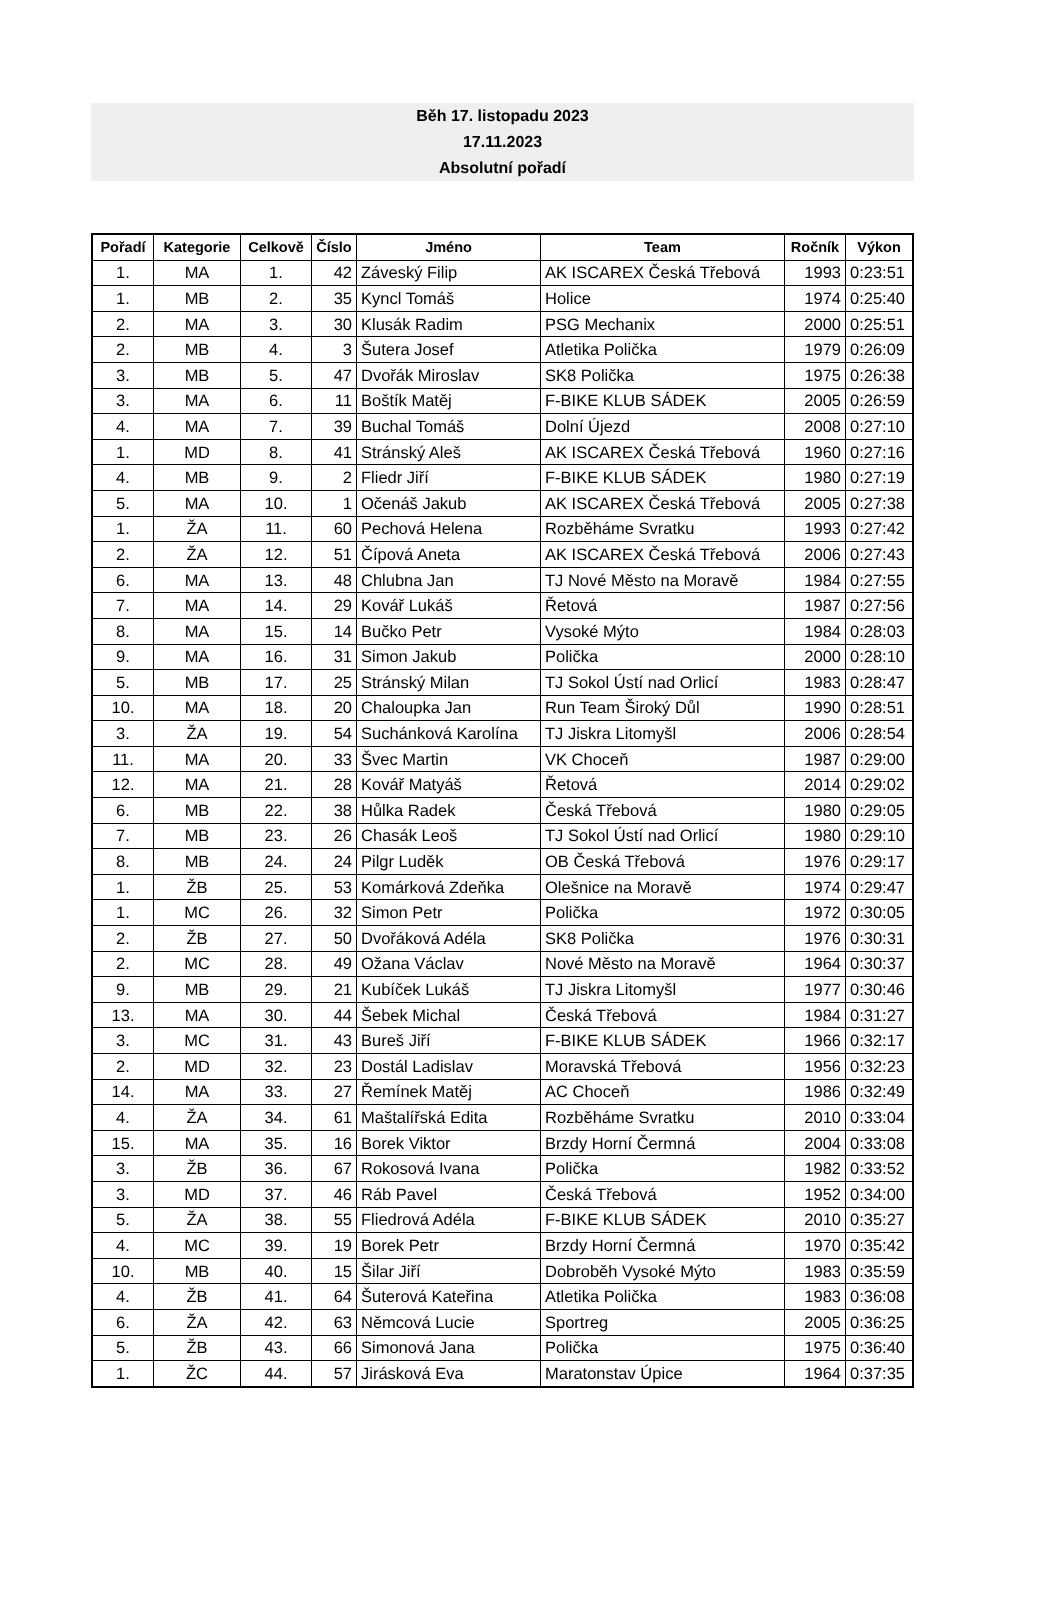Běh 17. listopadu 2023
17.11.2023
Absolutní pořadí
| Pořadí | Kategorie | Celkově | Číslo | Jméno | Team | Ročník | Výkon |
| --- | --- | --- | --- | --- | --- | --- | --- |
| 1. | MA | 1. | 42 | Záveský Filip | AK ISCAREX Česká Třebová | 1993 | 0:23:51 |
| 1. | MB | 2. | 35 | Kyncl Tomáš | Holice | 1974 | 0:25:40 |
| 2. | MA | 3. | 30 | Klusák Radim | PSG Mechanix | 2000 | 0:25:51 |
| 2. | MB | 4. | 3 | Šutera Josef | Atletika Polička | 1979 | 0:26:09 |
| 3. | MB | 5. | 47 | Dvořák Miroslav | SK8 Polička | 1975 | 0:26:38 |
| 3. | MA | 6. | 11 | Boštík Matěj | F-BIKE KLUB SÁDEK | 2005 | 0:26:59 |
| 4. | MA | 7. | 39 | Buchal Tomáš | Dolní Újezd | 2008 | 0:27:10 |
| 1. | MD | 8. | 41 | Stránský Aleš | AK ISCAREX Česká Třebová | 1960 | 0:27:16 |
| 4. | MB | 9. | 2 | Fliedr Jiří | F-BIKE KLUB SÁDEK | 1980 | 0:27:19 |
| 5. | MA | 10. | 1 | Očenáš Jakub | AK ISCAREX Česká Třebová | 2005 | 0:27:38 |
| 1. | ŽA | 11. | 60 | Pechová Helena | Rozběháme Svratku | 1993 | 0:27:42 |
| 2. | ŽA | 12. | 51 | Čípová Aneta | AK ISCAREX Česká Třebová | 2006 | 0:27:43 |
| 6. | MA | 13. | 48 | Chlubna Jan | TJ Nové Město na Moravě | 1984 | 0:27:55 |
| 7. | MA | 14. | 29 | Kovář Lukáš | Řetová | 1987 | 0:27:56 |
| 8. | MA | 15. | 14 | Bučko Petr | Vysoké Mýto | 1984 | 0:28:03 |
| 9. | MA | 16. | 31 | Simon Jakub | Polička | 2000 | 0:28:10 |
| 5. | MB | 17. | 25 | Stránský Milan | TJ Sokol Ústí nad Orlicí | 1983 | 0:28:47 |
| 10. | MA | 18. | 20 | Chaloupka Jan | Run Team Široký Důl | 1990 | 0:28:51 |
| 3. | ŽA | 19. | 54 | Suchánková Karolína | TJ Jiskra Litomyšl | 2006 | 0:28:54 |
| 11. | MA | 20. | 33 | Švec Martin | VK Choceň | 1987 | 0:29:00 |
| 12. | MA | 21. | 28 | Kovář Matyáš | Řetová | 2014 | 0:29:02 |
| 6. | MB | 22. | 38 | Hůlka Radek | Česká Třebová | 1980 | 0:29:05 |
| 7. | MB | 23. | 26 | Chasák Leoš | TJ Sokol Ústí nad Orlicí | 1980 | 0:29:10 |
| 8. | MB | 24. | 24 | Pilgr Luděk | OB Česká Třebová | 1976 | 0:29:17 |
| 1. | ŽB | 25. | 53 | Komárková Zdeňka | Olešnice na Moravě | 1974 | 0:29:47 |
| 1. | MC | 26. | 32 | Simon Petr | Polička | 1972 | 0:30:05 |
| 2. | ŽB | 27. | 50 | Dvořáková Adéla | SK8 Polička | 1976 | 0:30:31 |
| 2. | MC | 28. | 49 | Ožana Václav | Nové Město na Moravě | 1964 | 0:30:37 |
| 9. | MB | 29. | 21 | Kubíček Lukáš | TJ Jiskra Litomyšl | 1977 | 0:30:46 |
| 13. | MA | 30. | 44 | Šebek Michal | Česká Třebová | 1984 | 0:31:27 |
| 3. | MC | 31. | 43 | Bureš Jiří | F-BIKE KLUB SÁDEK | 1966 | 0:32:17 |
| 2. | MD | 32. | 23 | Dostál Ladislav | Moravská Třebová | 1956 | 0:32:23 |
| 14. | MA | 33. | 27 | Řemínek Matěj | AC Choceň | 1986 | 0:32:49 |
| 4. | ŽA | 34. | 61 | Maštalířská Edita | Rozběháme Svratku | 2010 | 0:33:04 |
| 15. | MA | 35. | 16 | Borek Viktor | Brzdy Horní Čermná | 2004 | 0:33:08 |
| 3. | ŽB | 36. | 67 | Rokosová Ivana | Polička | 1982 | 0:33:52 |
| 3. | MD | 37. | 46 | Ráb Pavel | Česká Třebová | 1952 | 0:34:00 |
| 5. | ŽA | 38. | 55 | Fliedrová Adéla | F-BIKE KLUB SÁDEK | 2010 | 0:35:27 |
| 4. | MC | 39. | 19 | Borek Petr | Brzdy Horní Čermná | 1970 | 0:35:42 |
| 10. | MB | 40. | 15 | Šilar Jiří | Dobroběh Vysoké Mýto | 1983 | 0:35:59 |
| 4. | ŽB | 41. | 64 | Šuterová Kateřina | Atletika Polička | 1983 | 0:36:08 |
| 6. | ŽA | 42. | 63 | Němcová Lucie | Sportreg | 2005 | 0:36:25 |
| 5. | ŽB | 43. | 66 | Simonová Jana | Polička | 1975 | 0:36:40 |
| 1. | ŽC | 44. | 57 | Jirásková Eva | Maratonstav Úpice | 1964 | 0:37:35 |